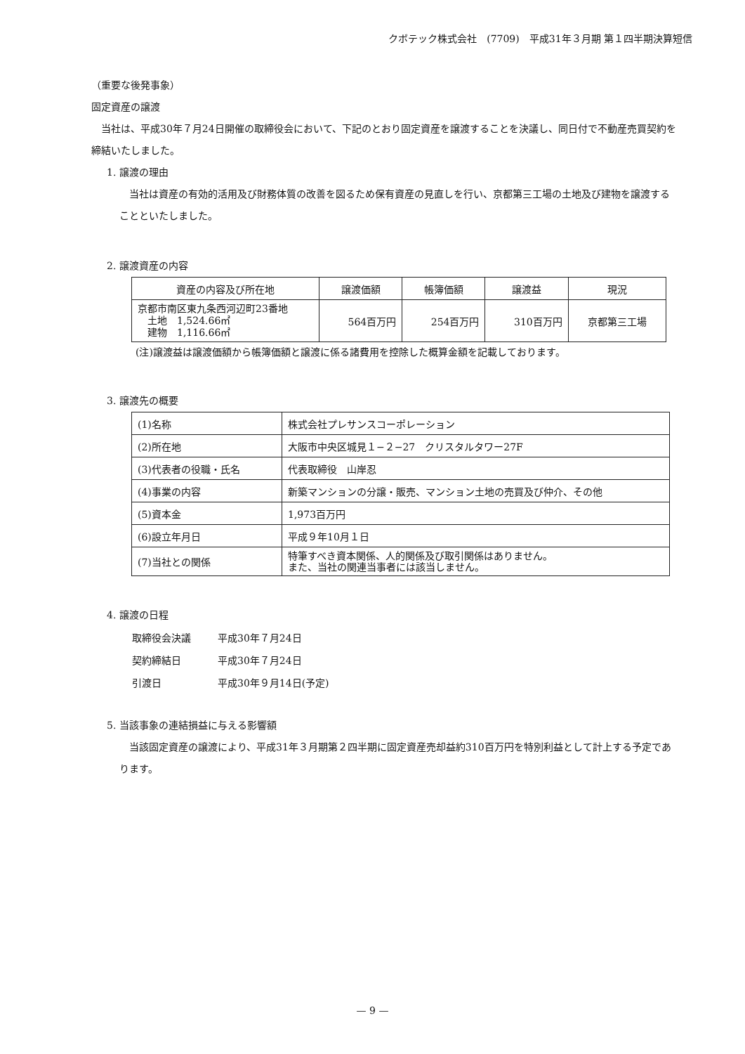クボテック株式会社　(7709)　平成31年３月期 第１四半期決算短信
（重要な後発事象）
固定資産の譲渡
　当社は、平成30年７月24日開催の取締役会において、下記のとおり固定資産を譲渡することを決議し、同日付で不動産売買契約を締結いたしました。
1. 譲渡の理由
　当社は資産の有効的活用及び財務体質の改善を図るため保有資産の見直しを行い、京都第三工場の土地及び建物を譲渡することといたしました。
2. 譲渡資産の内容
| 資産の内容及び所在地 | 譲渡価額 | 帳簿価額 | 譲渡益 | 現況 |
| --- | --- | --- | --- | --- |
| 京都市南区東九条西河辺町23番地 土地 1,524.66㎡ 建物 1,116.66㎡ | 564百万円 | 254百万円 | 310百万円 | 京都第三工場 |
(注)譲渡益は譲渡価額から帳簿価額と譲渡に係る諸費用を控除した概算金額を記載しております。
3. 譲渡先の概要
| (1)名称 | 株式会社プレサンスコーポレーション |
| (2)所在地 | 大阪市中央区城見１−２−27 クリスタルタワー27F |
| (3)代表者の役職・氏名 | 代表取締役 山岸忍 |
| (4)事業の内容 | 新築マンションの分譲・販売、マンション土地の売買及び仲介、その他 |
| (5)資本金 | 1,973百万円 |
| (6)設立年月日 | 平成９年10月１日 |
| (7)当社との関係 | 特筆すべき資本関係、人的関係及び取引関係はありません。 また、当社の関連当事者には該当しません。 |
4. 譲渡の日程
| 取締役会決議 | 平成30年７月24日 |
| 契約締結日 | 平成30年７月24日 |
| 引渡日 | 平成30年９月14日(予定) |
5. 当該事象の連結損益に与える影響額
　当該固定資産の譲渡により、平成31年３月期第２四半期に固定資産売却益約310百万円を特別利益として計上する予定であります。
— 9 —